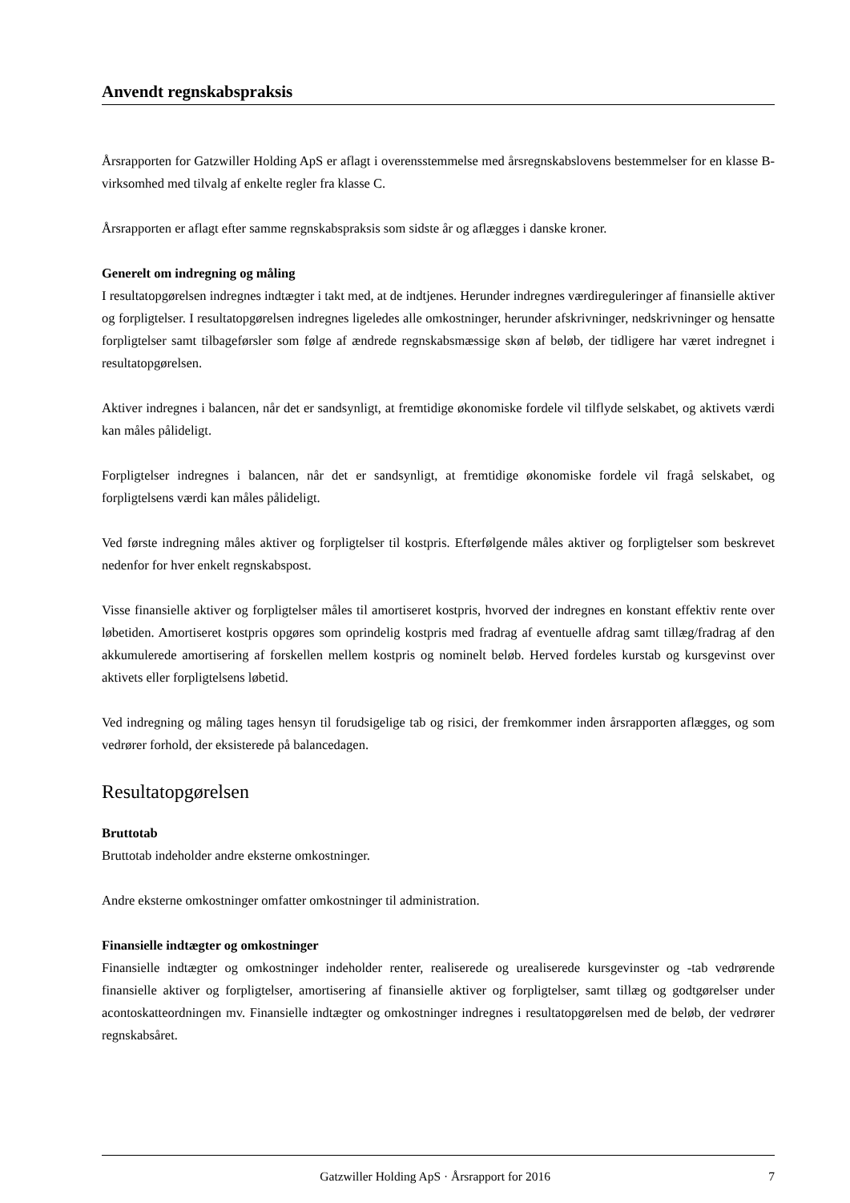Anvendt regnskabspraksis
Årsrapporten for Gatzwiller Holding ApS er aflagt i overensstemmelse med årsregnskabslovens bestemmelser for en klasse B-virksomhed med tilvalg af enkelte regler fra klasse C.
Årsrapporten er aflagt efter samme regnskabspraksis som sidste år og aflægges i danske kroner.
Generelt om indregning og måling
I resultatopgørelsen indregnes indtægter i takt med, at de indtjenes. Herunder indregnes værdireguleringer af finansielle aktiver og forpligtelser. I resultatopgørelsen indregnes ligeledes alle omkostninger, herunder afskrivninger, nedskrivninger og hensatte forpligtelser samt tilbageførsler som følge af ændrede regnskabsmæssige skøn af beløb, der tidligere har været indregnet i resultatopgørelsen.
Aktiver indregnes i balancen, når det er sandsynligt, at fremtidige økonomiske fordele vil tilflyde selskabet, og aktivets værdi kan måles pålideligt.
Forpligtelser indregnes i balancen, når det er sandsynligt, at fremtidige økonomiske fordele vil fragå selskabet, og forpligtelsens værdi kan måles pålideligt.
Ved første indregning måles aktiver og forpligtelser til kostpris. Efterfølgende måles aktiver og forpligtelser som beskrevet nedenfor for hver enkelt regnskabspost.
Visse finansielle aktiver og forpligtelser måles til amortiseret kostpris, hvorved der indregnes en konstant effektiv rente over løbetiden. Amortiseret kostpris opgøres som oprindelig kostpris med fradrag af eventuelle afdrag samt tillæg/fradrag af den akkumulerede amortisering af forskellen mellem kostpris og nominelt beløb. Herved fordeles kurstab og kursgevinst over aktivets eller forpligtelsens løbetid.
Ved indregning og måling tages hensyn til forudsigelige tab og risici, der fremkommer inden årsrapporten aflægges, og som vedrører forhold, der eksisterede på balancedagen.
Resultatopgørelsen
Bruttotab
Bruttotab indeholder andre eksterne omkostninger.
Andre eksterne omkostninger omfatter omkostninger til administration.
Finansielle indtægter og omkostninger
Finansielle indtægter og omkostninger indeholder renter, realiserede og urealiserede kursgevinster og -tab vedrørende finansielle aktiver og forpligtelser, amortisering af finansielle aktiver og forpligtelser, samt tillæg og godtgørelser under acontoskatteordningen mv. Finansielle indtægter og omkostninger indregnes i resultatopgørelsen med de beløb, der vedrører regnskabsåret.
Gatzwiller Holding ApS · Årsrapport for 2016 7